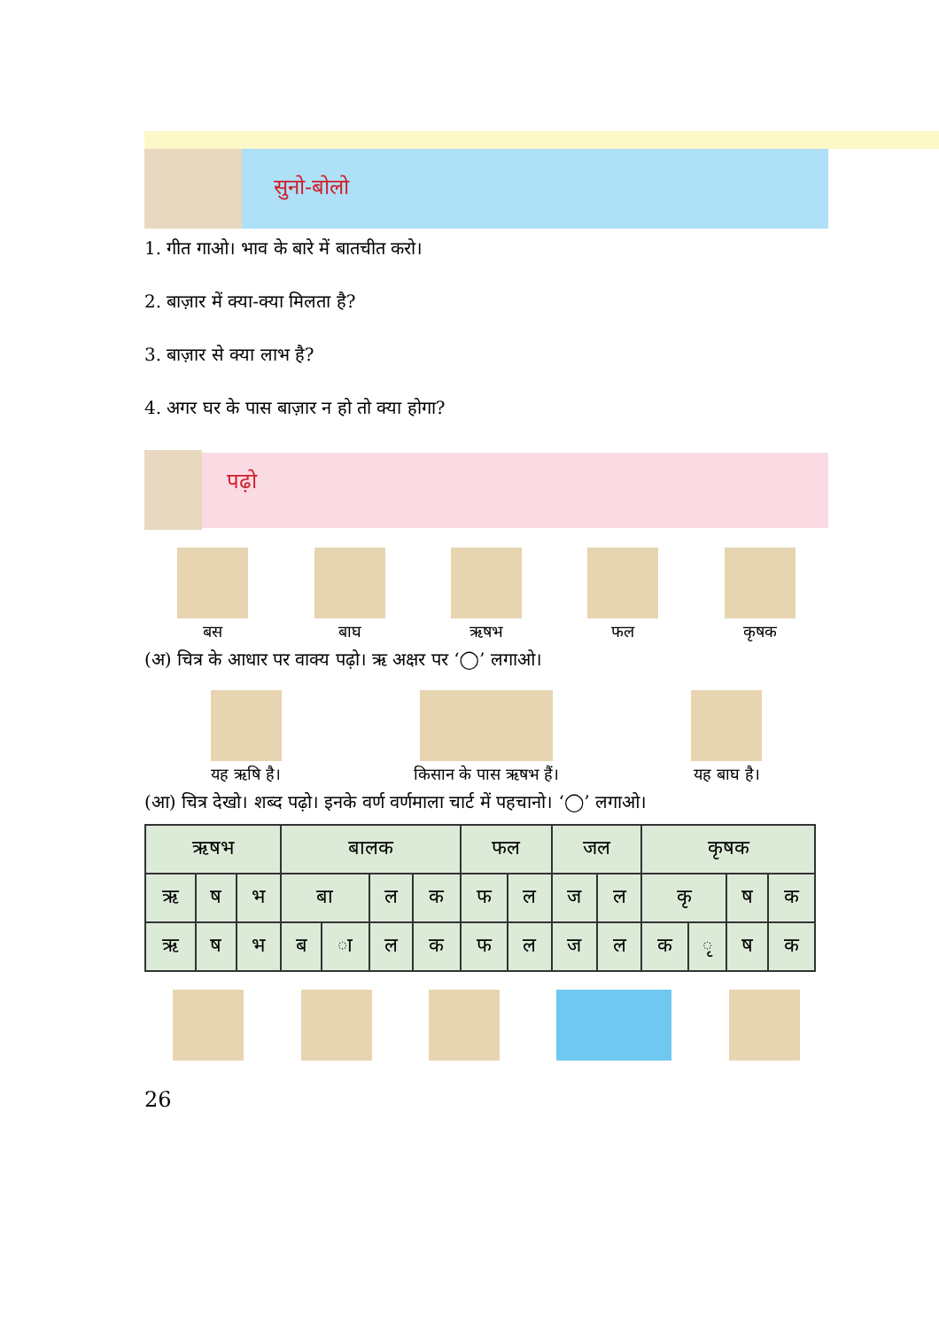सुनो-बोलो
1. गीत गाओ। भाव के बारे में बातचीत करो।
2. बाज़ार में क्या-क्या मिलता है?
3. बाज़ार से क्या लाभ है?
4. अगर घर के पास बाज़ार न हो तो क्या होगा?
पढ़ो
बस
बाघ
ऋषभ
फल
कृषक
(अ) चित्र के आधार पर वाक्य पढ़ो। ऋ अक्षर पर ‘◯’ लगाओ।
यह ऋषि है।
किसान के पास ऋषभ हैं।
यह बाघ है।
(आ) चित्र देखो। शब्द पढ़ो। इनके वर्ण वर्णमाला चार्ट में पहचानो। ‘◯’ लगाओ।
| ऋषभ | | | बालक | | | | फल | | जल | | कृषक | | | |
| ऋ | ष | भ | बा | | ल | क | फ | ल | ज | ल | कृ | | ष | क |
| ऋ | ष | भ | ब | ा | ल | क | फ | ल | ज | ल | क | ृ | ष | क |
26